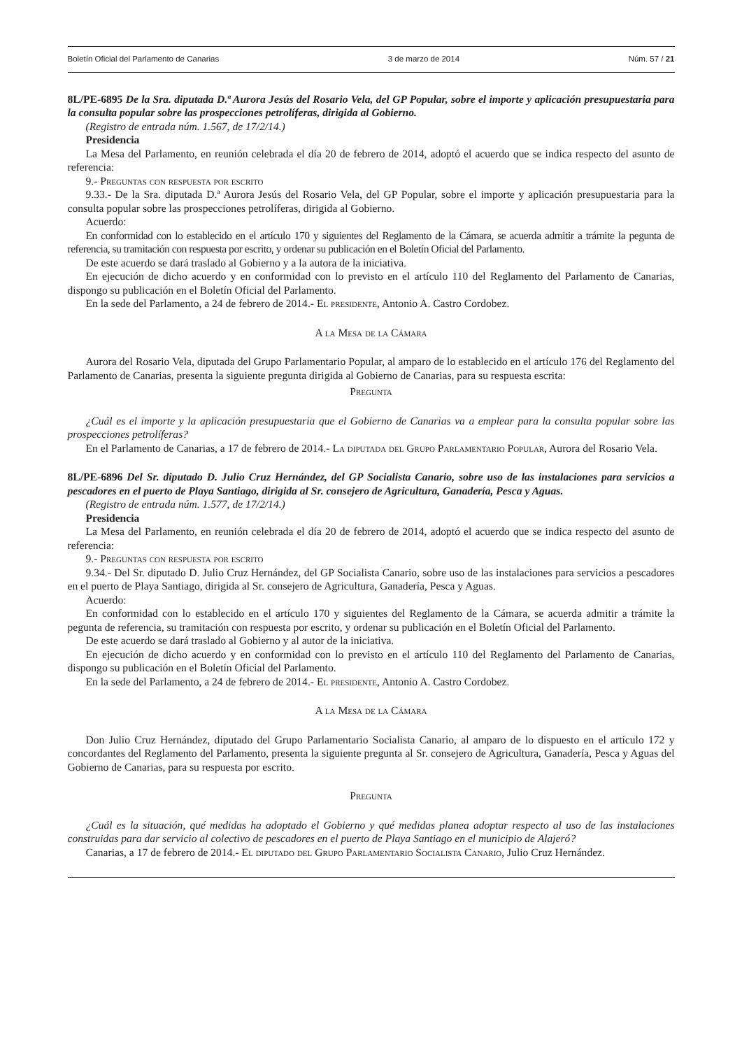Boletín Oficial del Parlamento de Canarias 3 de marzo de 2014 Núm. 57 / 21
8L/PE-6895 De la Sra. diputada D.ª Aurora Jesús del Rosario Vela, del GP Popular, sobre el importe y aplicación presupuestaria para la consulta popular sobre las prospecciones petrolíferas, dirigida al Gobierno.
(Registro de entrada núm. 1.567, de 17/2/14.)
Presidencia
La Mesa del Parlamento, en reunión celebrada el día 20 de febrero de 2014, adoptó el acuerdo que se indica respecto del asunto de referencia:
9.- Preguntas con respuesta por escrito
9.33.- De la Sra. diputada D.ª Aurora Jesús del Rosario Vela, del GP Popular, sobre el importe y aplicación presupuestaria para la consulta popular sobre las prospecciones petrolíferas, dirigida al Gobierno.
Acuerdo:
En conformidad con lo establecido en el artículo 170 y siguientes del Reglamento de la Cámara, se acuerda admitir a trámite la pegunta de referencia, su tramitación con respuesta por escrito, y ordenar su publicación en el Boletín Oficial del Parlamento.
De este acuerdo se dará traslado al Gobierno y a la autora de la iniciativa.
En ejecución de dicho acuerdo y en conformidad con lo previsto en el artículo 110 del Reglamento del Parlamento de Canarias, dispongo su publicación en el Boletín Oficial del Parlamento.
En la sede del Parlamento, a 24 de febrero de 2014.- El presidente, Antonio A. Castro Cordobez.
A la Mesa de la Cámara
Aurora del Rosario Vela, diputada del Grupo Parlamentario Popular, al amparo de lo establecido en el artículo 176 del Reglamento del Parlamento de Canarias, presenta la siguiente pregunta dirigida al Gobierno de Canarias, para su respuesta escrita:
Pregunta
¿Cuál es el importe y la aplicación presupuestaria que el Gobierno de Canarias va a emplear para la consulta popular sobre las prospecciones petrolíferas?
En el Parlamento de Canarias, a 17 de febrero de 2014.- La diputada del Grupo Parlamentario Popular, Aurora del Rosario Vela.
8L/PE-6896 Del Sr. diputado D. Julio Cruz Hernández, del GP Socialista Canario, sobre uso de las instalaciones para servicios a pescadores en el puerto de Playa Santiago, dirigida al Sr. consejero de Agricultura, Ganadería, Pesca y Aguas.
(Registro de entrada núm. 1.577, de 17/2/14.)
Presidencia
La Mesa del Parlamento, en reunión celebrada el día 20 de febrero de 2014, adoptó el acuerdo que se indica respecto del asunto de referencia:
9.- Preguntas con respuesta por escrito
9.34.- Del Sr. diputado D. Julio Cruz Hernández, del GP Socialista Canario, sobre uso de las instalaciones para servicios a pescadores en el puerto de Playa Santiago, dirigida al Sr. consejero de Agricultura, Ganadería, Pesca y Aguas.
Acuerdo:
En conformidad con lo establecido en el artículo 170 y siguientes del Reglamento de la Cámara, se acuerda admitir a trámite la pegunta de referencia, su tramitación con respuesta por escrito, y ordenar su publicación en el Boletín Oficial del Parlamento.
De este acuerdo se dará traslado al Gobierno y al autor de la iniciativa.
En ejecución de dicho acuerdo y en conformidad con lo previsto en el artículo 110 del Reglamento del Parlamento de Canarias, dispongo su publicación en el Boletín Oficial del Parlamento.
En la sede del Parlamento, a 24 de febrero de 2014.- El presidente, Antonio A. Castro Cordobez.
A la Mesa de la Cámara
Don Julio Cruz Hernández, diputado del Grupo Parlamentario Socialista Canario, al amparo de lo dispuesto en el artículo 172 y concordantes del Reglamento del Parlamento, presenta la siguiente pregunta al Sr. consejero de Agricultura, Ganadería, Pesca y Aguas del Gobierno de Canarias, para su respuesta por escrito.
Pregunta
¿Cuál es la situación, qué medidas ha adoptado el Gobierno y qué medidas planea adoptar respecto al uso de las instalaciones construidas para dar servicio al colectivo de pescadores en el puerto de Playa Santiago en el municipio de Alajeró?
Canarias, a 17 de febrero de 2014.- El diputado del Grupo Parlamentario Socialista Canario, Julio Cruz Hernández.